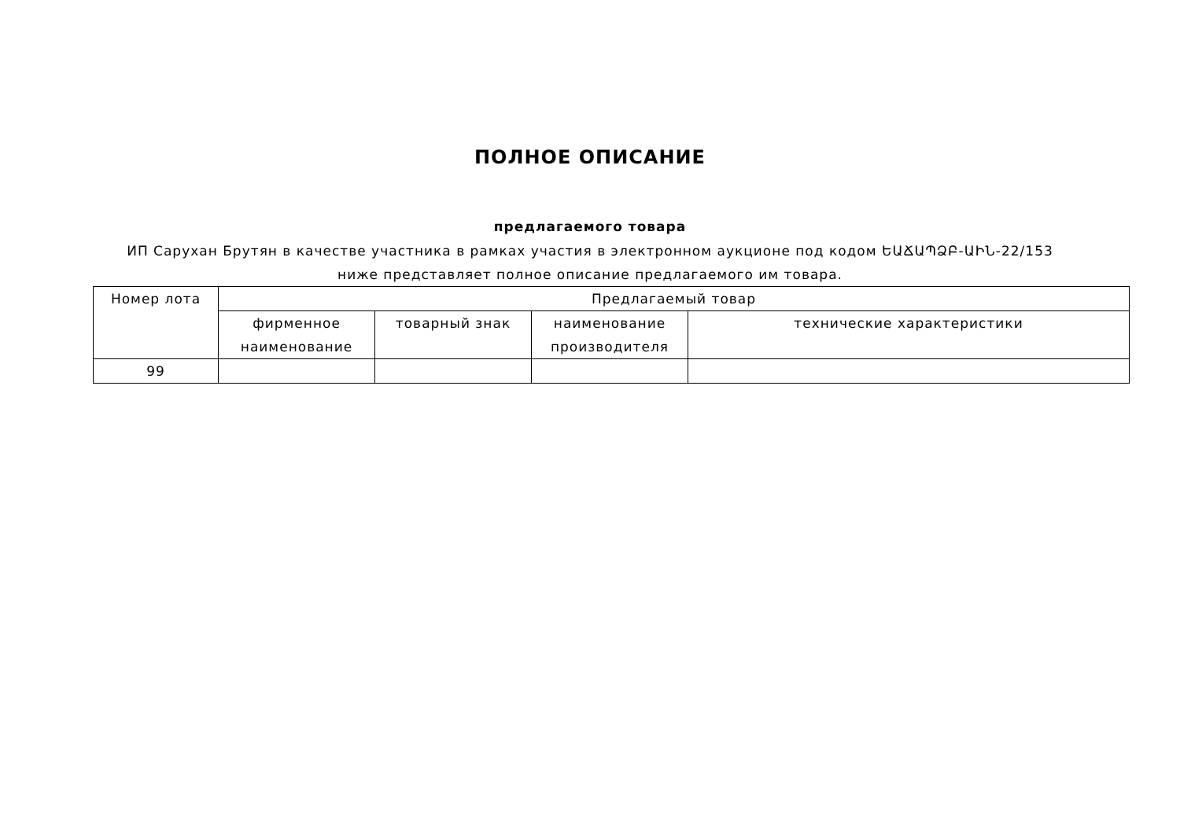ПОЛНОЕ ОПИСАНИЕ
предлагаемого товара
ИП Сарухан Брутян в качестве участника в рамках участия в электронном аукционе под кодом ԵԱՃԱՊՁԲ-ԱԻՆ-22/153 ниже представляет полное описание предлагаемого им товара.
| Номер лота | Предлагаемый товар | | | |
| --- | --- | --- | --- | --- |
| | фирменное наименование | товарный знак | наименование производителя | технические характеристики |
| 99 | | | | |